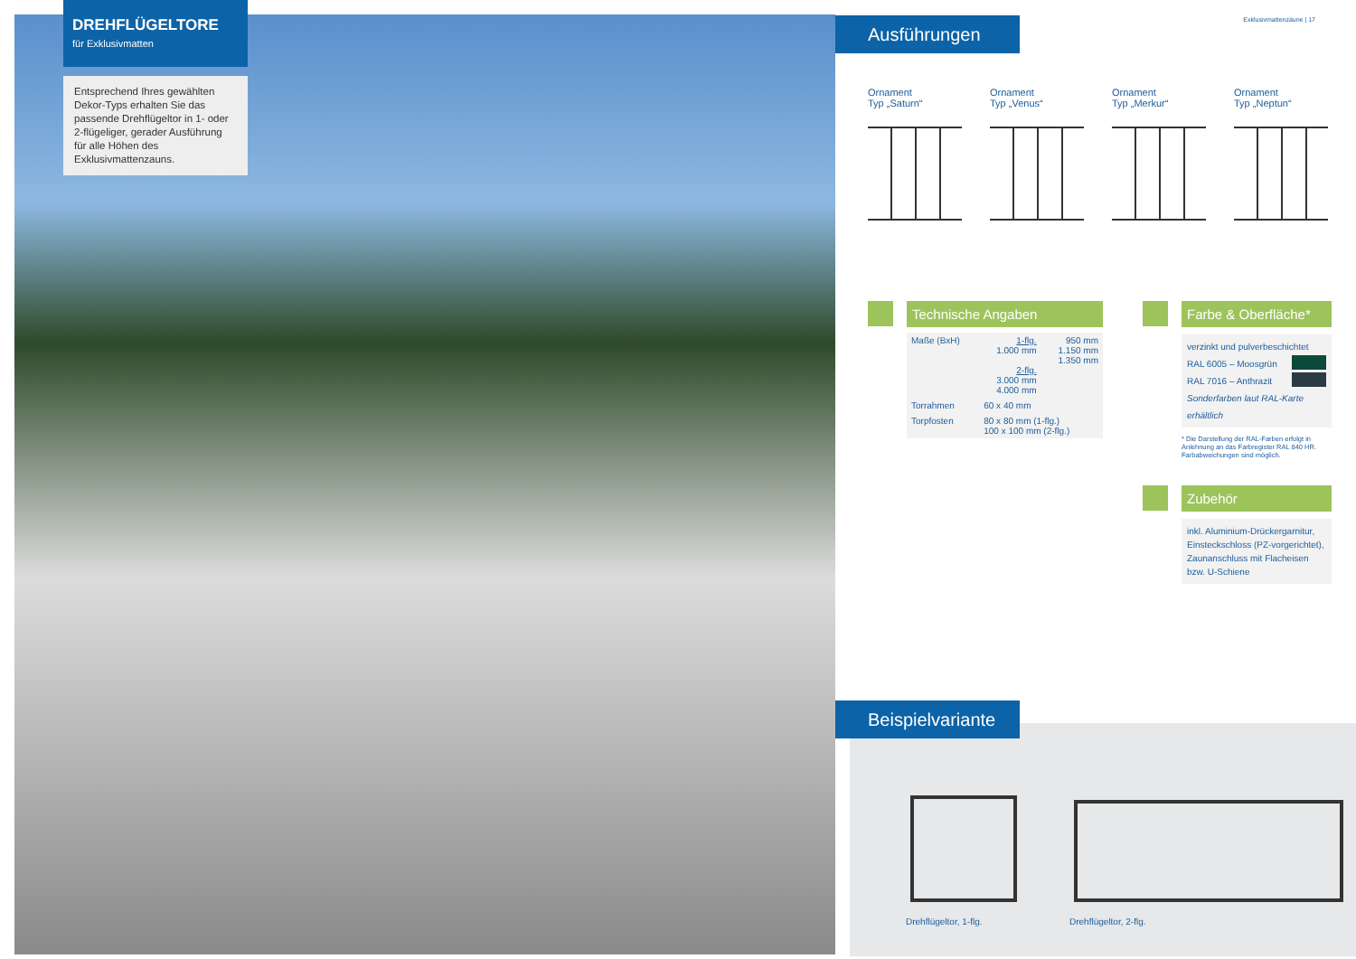DREHFLÜGELTORE
für Exklusivmatten
Entsprechend Ihres gewählten Dekor-Typs erhalten Sie das passende Drehflügeltor in 1- oder 2-flügeliger, gerader Ausführung für alle Höhen des Exklusivmattenzauns.
Ausführungen Exklusivmattenzäune | 17
Ornament
Typ „Saturn“
Ornament
Typ „Venus“
Ornament
Typ „Merkur“
Ornament
Typ „Neptun“
Technische Angaben
| Maße (BxH) | 1-flg. 1.000 mm 2-flg. 3.000 mm 4.000 mm | 950 mm 1.150 mm 1.350 mm |
| Torrahmen | 60 x 40 mm | |
| Torpfosten | 80 x 80 mm (1-flg.) 100 x 100 mm (2-flg.) | |
Farbe & Oberfläche*
verzinkt und pulverbeschichtet
RAL 6005 – Moosgrün
RAL 7016 – Anthrazit
Sonderfarben laut RAL-Karte erhältlich
* Die Darstellung der RAL-Farben erfolgt in Anlehnung an das Farbregister RAL 840 HR. Farbabweichungen sind möglich.
Zubehör
inkl. Aluminium-Drückergarnitur, Einsteckschloss (PZ-vorgerichtet), Zaunanschluss mit Flacheisen bzw. U-Schiene
Beispielvariante
Drehflügeltor, 1-flg. Drehflügeltor, 2-flg.